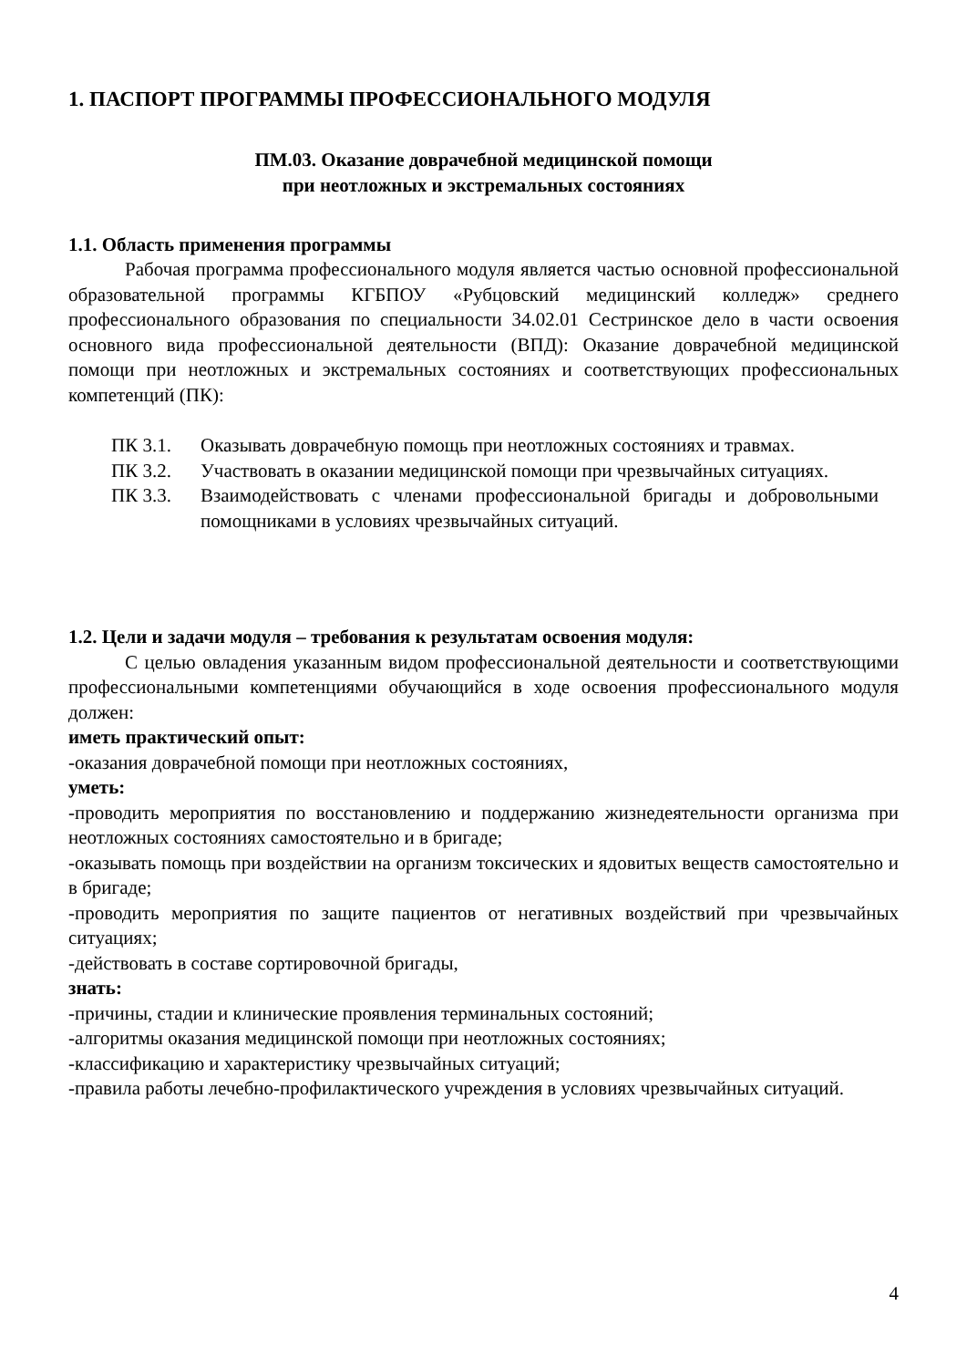1. ПАСПОРТ ПРОГРАММЫ ПРОФЕССИОНАЛЬНОГО МОДУЛЯ
ПМ.03. Оказание доврачебной медицинской помощи
при неотложных и экстремальных состояниях
1.1. Область применения программы
Рабочая программа профессионального модуля является частью основной профессиональной образовательной программы КГБПОУ «Рубцовский медицинский колледж» среднего профессионального образования по специальности 34.02.01 Сестринское дело в части освоения основного вида профессиональной деятельности (ВПД): Оказание доврачебной медицинской помощи при неотложных и экстремальных состояниях и соответствующих профессиональных компетенций (ПК):
ПК 3.1. Оказывать доврачебную помощь при неотложных состояниях и травмах.
ПК 3.2. Участвовать в оказании медицинской помощи при чрезвычайных ситуациях.
ПК 3.3. Взаимодействовать с членами профессиональной бригады и добровольными помощниками в условиях чрезвычайных ситуаций.
1.2. Цели и задачи модуля – требования к результатам освоения модуля:
С целью овладения указанным видом профессиональной деятельности и соответствующими профессиональными компетенциями обучающийся в ходе освоения профессионального модуля должен:
иметь практический опыт:
-оказания доврачебной помощи при неотложных состояниях,
уметь:
-проводить мероприятия по восстановлению и поддержанию жизнедеятельности организма при неотложных состояниях самостоятельно и в бригаде;
-оказывать помощь при воздействии на организм токсических и ядовитых веществ самостоятельно и в бригаде;
-проводить мероприятия по защите пациентов от негативных воздействий при чрезвычайных ситуациях;
-действовать в составе сортировочной бригады,
знать:
-причины, стадии и клинические проявления терминальных состояний;
-алгоритмы оказания медицинской помощи при неотложных состояниях;
-классификацию и характеристику чрезвычайных ситуаций;
-правила работы лечебно-профилактического учреждения в условиях чрезвычайных ситуаций.
4